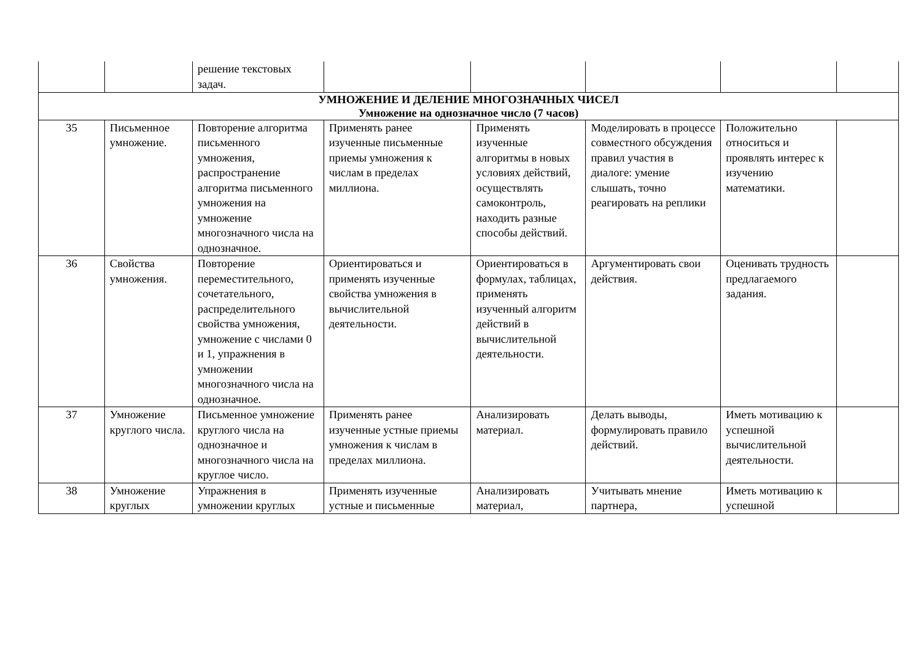| | | решение текстовых задач. | | | | | |
| УМНОЖЕНИЕ И ДЕЛЕНИЕ МНОГОЗНАЧНЫХ ЧИСЕЛ Умножение на однозначное число (7 часов) | | | | | | | |
| 35 | Письменное умножение. | Повторение алгоритма письменного умножения, распространение алгоритма письменного умножения на умножение многозначного числа на однозначное. | Применять ранее изученные письменные приемы умножения к числам в пределах миллиона. | Применять изученные алгоритмы в новых условиях действий, осуществлять самоконтроль, находить разные способы действий. | Моделировать в процессе совместного обсуждения правил участия в диалоге: умение слышать, точно реагировать на реплики | Положительно относиться и проявлять интерес к изучению математики. | |
| 36 | Свойства умножения. | Повторение переместительного, сочетательного, распределительного свойства умножения, умножение с числами 0 и 1, упражнения в умножении многозначного числа на однозначное. | Ориентироваться и применять изученные свойства умножения в вычислительной деятельности. | Ориентироваться в формулах, таблицах, применять изученный алгоритм действий в вычислительной деятельности. | Аргументировать свои действия. | Оценивать трудность предлагаемого задания. | |
| 37 | Умножение круглого числа. | Письменное умножение круглого числа на однозначное и многозначного числа на круглое число. | Применять ранее изученные устные приемы умножения к числам в пределах миллиона. | Анализировать материал. | Делать выводы, формулировать правило действий. | Иметь мотивацию к успешной вычислительной деятельности. | |
| 38 | Умножение круглых | Упражнения в умножении круглых | Применять изученные устные и письменные | Анализировать материал, | Учитывать мнение партнера, | Иметь мотивацию к успешной | |